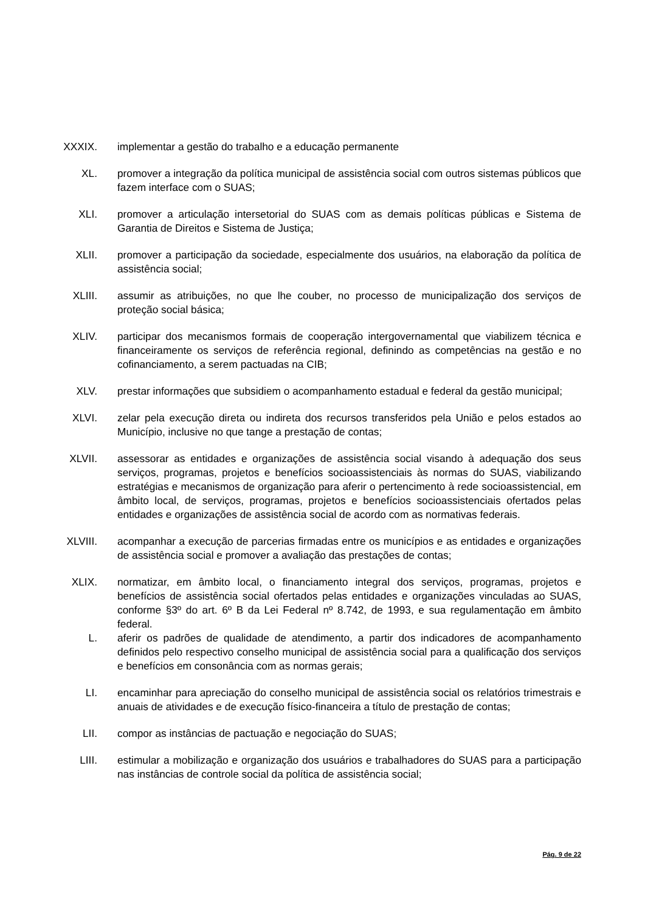XXXIX. implementar a gestão do trabalho e a educação permanente
XL. promover a integração da política municipal de assistência social com outros sistemas públicos que fazem interface com o SUAS;
XLI. promover a articulação intersetorial do SUAS com as demais políticas públicas e Sistema de Garantia de Direitos e Sistema de Justiça;
XLII. promover a participação da sociedade, especialmente dos usuários, na elaboração da política de assistência social;
XLIII. assumir as atribuições, no que lhe couber, no processo de municipalização dos serviços de proteção social básica;
XLIV. participar dos mecanismos formais de cooperação intergovernamental que viabilizem técnica e financeiramente os serviços de referência regional, definindo as competências na gestão e no cofinanciamento, a serem pactuadas na CIB;
XLV. prestar informações que subsidiem o acompanhamento estadual e federal da gestão municipal;
XLVI. zelar pela execução direta ou indireta dos recursos transferidos pela União e pelos estados ao Município, inclusive no que tange a prestação de contas;
XLVII. assessorar as entidades e organizações de assistência social visando à adequação dos seus serviços, programas, projetos e benefícios socioassistenciais às normas do SUAS, viabilizando estratégias e mecanismos de organização para aferir o pertencimento à rede socioassistencial, em âmbito local, de serviços, programas, projetos e benefícios socioassistenciais ofertados pelas entidades e organizações de assistência social de acordo com as normativas federais.
XLVIII. acompanhar a execução de parcerias firmadas entre os municípios e as entidades e organizações de assistência social e promover a avaliação das prestações de contas;
XLIX. normatizar, em âmbito local, o financiamento integral dos serviços, programas, projetos e benefícios de assistência social ofertados pelas entidades e organizações vinculadas ao SUAS, conforme §3º do art. 6º B da Lei Federal nº 8.742, de 1993, e sua regulamentação em âmbito federal.
L. aferir os padrões de qualidade de atendimento, a partir dos indicadores de acompanhamento definidos pelo respectivo conselho municipal de assistência social para a qualificação dos serviços e benefícios em consonância com as normas gerais;
LI. encaminhar para apreciação do conselho municipal de assistência social os relatórios trimestrais e anuais de atividades e de execução físico-financeira a título de prestação de contas;
LII. compor as instâncias de pactuação e negociação do SUAS;
LIII. estimular a mobilização e organização dos usuários e trabalhadores do SUAS para a participação nas instâncias de controle social da política de assistência social;
Pág. 9 de 22